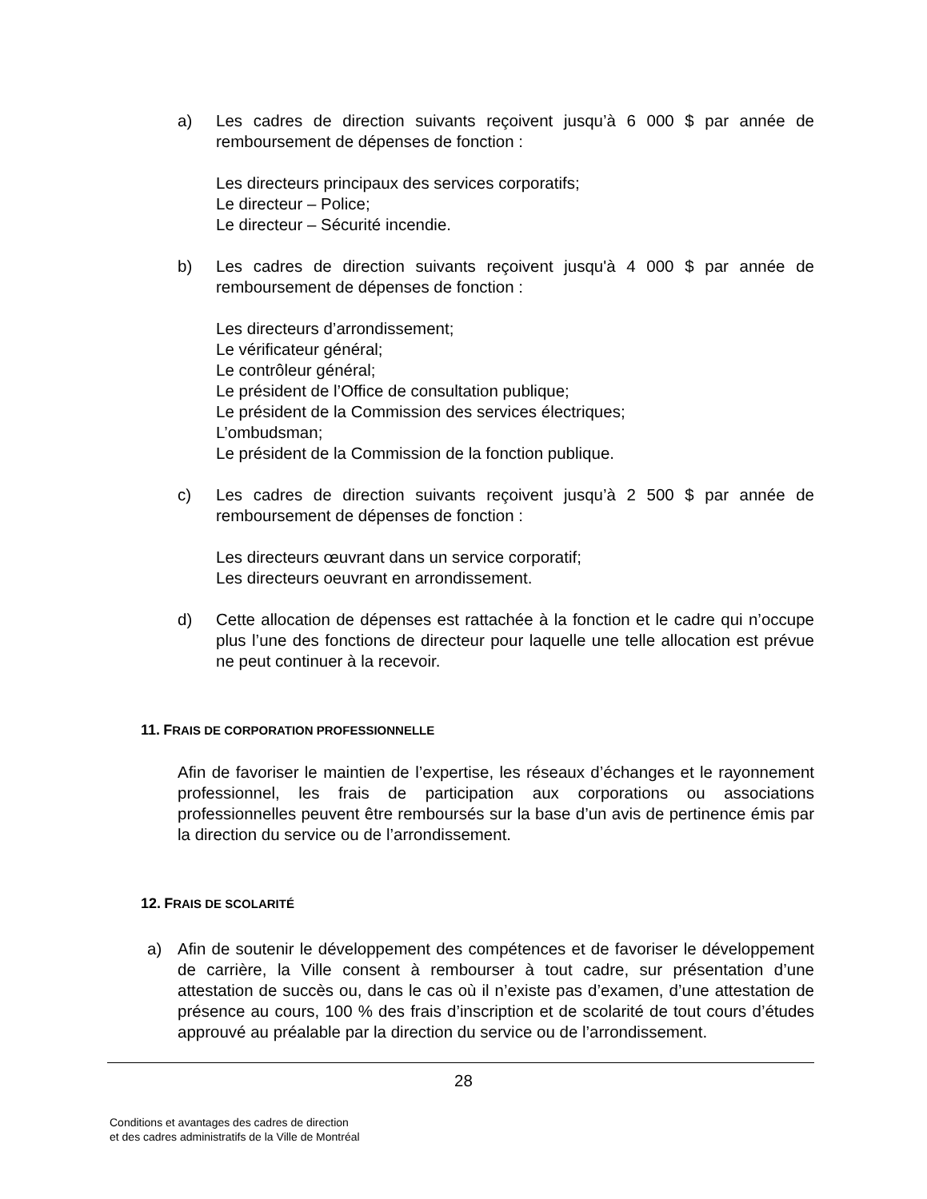a) Les cadres de direction suivants reçoivent jusqu’à 6 000 $ par année de remboursement de dépenses de fonction :
Les directeurs principaux des services corporatifs;
Le directeur – Police;
Le directeur – Sécurité incendie.
b) Les cadres de direction suivants reçoivent jusqu'à 4 000 $ par année de remboursement de dépenses de fonction :
Les directeurs d’arrondissement;
Le vérificateur général;
Le contrôleur général;
Le président de l’Office de consultation publique;
Le président de la Commission des services électriques;
L’ombudsman;
Le président de la Commission de la fonction publique.
c) Les cadres de direction suivants reçoivent jusqu’à 2 500 $ par année de remboursement de dépenses de fonction :
Les directeurs œuvrant dans un service corporatif;
Les directeurs oeuvrant en arrondissement.
d) Cette allocation de dépenses est rattachée à la fonction et le cadre qui n’occupe plus l’une des fonctions de directeur pour laquelle une telle allocation est prévue ne peut continuer à la recevoir.
11. FRAIS DE CORPORATION PROFESSIONNELLE
Afin de favoriser le maintien de l’expertise, les réseaux d’échanges et le rayonnement professionnel, les frais de participation aux corporations ou associations professionnelles peuvent être remboursés sur la base d’un avis de pertinence émis par la direction du service ou de l’arrondissement.
12. FRAIS DE SCOLARITÉ
a) Afin de soutenir le développement des compétences et de favoriser le développement de carrière, la Ville consent à rembourser à tout cadre, sur présentation d’une attestation de succès ou, dans le cas où il n’existe pas d’examen, d’une attestation de présence au cours, 100 % des frais d’inscription et de scolarité de tout cours d’études approuvé au préalable par la direction du service ou de l’arrondissement.
28
Conditions et avantages des cadres de direction
et des cadres administratifs de la Ville de Montréal